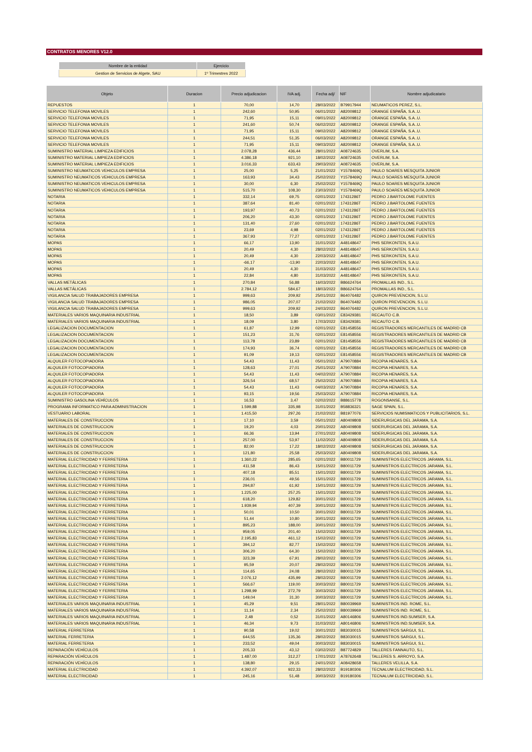CONTRATOS MENORES V12.0
| Nombre de la entidad | Ejercicio |
| --- | --- |
| Gestion de Servicios de Algete, SAU | 1º Trimestres 2022 |
| Objeto | Duracion | Precio adjudicacion | IVA adj. | Fecha adj/ | NIF | Nombre adjudicatario |
| --- | --- | --- | --- | --- | --- | --- |
| REPUESTOS | 1 | 70,00 | 14,70 | 28/03/2022 | B79917944 | NEUMATICOS PEREZ, S.L. |
| SERVICIO TELEFONIA MOVILES | 1 | 242,60 | 50,95 | 06/01/2022 | A82009812 | ORANGE ESPAÑA, S.A..U. |
| SERVICIO TELEFONIA MOVILES | 1 | 71,95 | 15,11 | 09/01/2022 | A82009812 | ORANGE ESPAÑA, S.A..U. |
| SERVICIO TELEFONIA MOVILES | 1 | 241,60 | 50,74 | 06/02/2022 | A82009812 | ORANGE ESPAÑA, S.A..U. |
| SERVICIO TELEFONIA MOVILES | 1 | 71,95 | 15,11 | 09/02/2022 | A82009812 | ORANGE ESPAÑA, S.A..U. |
| SERVICIO TELEFONIA MOVILES | 1 | 244,51 | 51,35 | 06/03/2022 | A82009812 | ORANGE ESPAÑA, S.A..U. |
| SERVICIO TELEFONIA MOVILES | 1 | 71,95 | 15,11 | 09/03/2022 | A82009812 | ORANGE ESPAÑA, S.A..U. |
| SUMINISTRO MATERIAL LIMPIEZA EDIFICIOS | 1 | 2.078,28 | 436,44 | 28/01/2022 | A08724635 | OVERLIM, S.A. |
| SUMINISTRO MATERIAL LIMPIEZA EDIFICIOS | 1 | 4.386,18 | 921,10 | 18/02/2022 | A08724635 | OVERLIM, S.A. |
| SUMINISTRO MATERIAL LIMPIEZA EDIFICIOS | 1 | 3.016,33 | 633,43 | 29/03/2022 | A08724635 | OVERLIM, S.A. |
| SUMINISTRO NEUMATICOS VEHICULOS EMPRESA | 1 | 25,00 | 5,25 | 21/01/2022 | Y1578469Q | PAULO SOARES MESQUITA JUNIOR |
| SUMINISTRO NEUMATICOS VEHICULOS EMPRESA | 1 | 163,93 | 34,43 | 25/02/2022 | Y1578469Q | PAULO SOARES MESQUITA JUNIOR |
| SUMINISTRO NEUMATICOS VEHICULOS EMPRESA | 1 | 30,00 | 6,30 | 25/02/2022 | Y1578469Q | PAULO SOARES MESQUITA JUNIOR |
| SUMINISTRO NEUMATICOS VEHICULOS EMPRESA | 1 | 515,70 | 108,30 | 23/03/2022 | Y1578469Q | PAULO SOARES MESQUITA JUNIOR |
| NOTARIA | 1 | 332,14 | 69,75 | 02/01/2022 | 17431286T | PEDRO J.BARTOLOME FUENTES |
| NOTARIA | 1 | 387,64 | 81,40 | 02/01/2022 | 17431286T | PEDRO J.BARTOLOME FUENTES |
| NOTARIA | 1 | 193,97 | 40,73 | 02/01/2022 | 17431286T | PEDRO J.BARTOLOME FUENTES |
| NOTARIA | 1 | 206,20 | 43,30 | 02/01/2022 | 17431286T | PEDRO J.BARTOLOME FUENTES |
| NOTARIA | 1 | 131,40 | 27,60 | 02/01/2022 | 17431286T | PEDRO J.BARTOLOME FUENTES |
| NOTARIA | 1 | 23,69 | 4,98 | 02/01/2022 | 17431286T | PEDRO J.BARTOLOME FUENTES |
| NOTARIA | 1 | 367,93 | 77,27 | 02/01/2022 | 17431286T | PEDRO J.BARTOLOME FUENTES |
| MOPAS | 1 | 66,17 | 13,90 | 31/01/2022 | A48148647 | PHS SERKONTEN, S.A.U. |
| MOPAS | 1 | 20,49 | 4,30 | 28/02/2022 | A48148647 | PHS SERKONTEN, S.A.U. |
| MOPAS | 1 | 20,49 | 4,30 | 22/03/2022 | A48148647 | PHS SERKONTEN, S.A.U. |
| MOPAS | 1 | -66,17 | -13,90 | 22/03/2022 | A48148647 | PHS SERKONTEN, S.A.U. |
| MOPAS | 1 | 20,49 | 4,30 | 31/03/2022 | A48148647 | PHS SERKONTEN, S.A.U. |
| MOPAS | 1 | 22,84 | 4,80 | 31/03/2022 | A48148647 | PHS SERKONTEN, S.A.U. |
| VALLAS METÁLICAS | 1 | 270,84 | 56,88 | 16/03/2022 | B86624764 | PROMALLAS IND., S.L. |
| VALLAS METÁLICAS | 1 | 2.784,12 | 584,67 | 18/03/2022 | B86624764 | PROMALLAS IND., S.L. |
| VIGILANCIA SALUD TRABAJADORES EMPRESA | 1 | 999,63 | 209,92 | 25/01/2022 | B64076482 | QUIRON PREVENCION, S.L.U. |
| VIGILANCIA SALUD TRABAJADORES EMPRESA | 1 | 986,05 | 207,07 | 21/02/2022 | B64076482 | QUIRON PREVENCION, S.L.U. |
| VIGILANCIA SALUD TRABAJADORES EMPRESA | 1 | 999,63 | 209,92 | 24/03/2022 | B64076482 | QUIRON PREVENCION, S.L.U. |
| MATERIALES VARIOS MAQUINARIA INDUSTRIAL | 1 | 18,50 | 3,89 | 03/01/2022 | E83429381 | RECAUTO C.B. |
| MATERIALES VARIOS MAQUINARIA INDUSTRIAL | 1 | 18,09 | 3,80 | 17/03/2022 | E83429381 | RECAUTO C.B. |
| LEGALIZACION DOCUMENTACION | 1 | 61,87 | 12,99 | 02/01/2022 | E81458556 | REGISTRADORES MERCANTILES DE MADRID CB |
| LEGALIZACION DOCUMENTACION | 1 | 151,23 | 31,76 | 02/01/2022 | E81458556 | REGISTRADORES MERCANTILES DE MADRID CB |
| LEGALIZACION DOCUMENTACION | 1 | 113,78 | 23,89 | 02/01/2022 | E81458556 | REGISTRADORES MERCANTILES DE MADRID CB |
| LEGALIZACION DOCUMENTACION | 1 | 174,93 | 36,74 | 02/01/2022 | E81458556 | REGISTRADORES MERCANTILES DE MADRID CB |
| LEGALIZACION DOCUMENTACION | 1 | 91,09 | 19,13 | 02/01/2022 | E81458556 | REGISTRADORES MERCANTILES DE MADRID CB |
| ALQUILER FOTOCOPIADORA | 1 | 54,43 | 11,43 | 05/01/2022 | A79070884 | RICOPIA HENARES, S.A. |
| ALQUILER FOTOCOPIADORA | 1 | 128,63 | 27,01 | 25/01/2022 | A79070884 | RICOPIA HENARES, S.A. |
| ALQUILER FOTOCOPIADORA | 1 | 54,43 | 11,43 | 04/02/2022 | A79070884 | RICOPIA HENARES, S.A. |
| ALQUILER FOTOCOPIADORA | 1 | 326,54 | 68,57 | 25/02/2022 | A79070884 | RICOPIA HENARES, S.A. |
| ALQUILER FOTOCOPIADORA | 1 | 54,43 | 11,43 | 04/03/2022 | A79070884 | RICOPIA HENARES, S.A. |
| ALQUILER FOTOCOPIADORA | 1 | 93,15 | 19,56 | 25/03/2022 | A79070884 | RICOPIA HENARES, S.A. |
| SUMINISTRO GASOLINA VEHÍCULOS | 1 | 16,53 | 3,47 | 02/02/2022 | B88615778 | ROGONSANSE, S.L. |
| PROGRAMA INFORMATICO PARA ADMINISTRACION | 1 | 1.599,88 | 335,98 | 31/01/2022 | B58836321 | SAGE SPAIN, S.L. |
| VESTUARIO LABORAL | 1 | 1.415,50 | 297,26 | 21/02/2022 | B81977076 | SERVICIOS NUMISMATICOS Y PUBLICITARIOS, S.L. |
| MATERIALES DE CONSTRUCCION | 1 | 17,10 | 3,59 | 05/01/2022 | A80409808 | SIDERURGICAS DEL JARAMA, S.A. |
| MATERIALES DE CONSTRUCCION | 1 | 19,20 | 4,03 | 20/01/2022 | A80409808 | SIDERURGICAS DEL JARAMA, S.A. |
| MATERIALES DE CONSTRUCCION | 1 | 66,36 | 13,94 | 27/01/2022 | A80409808 | SIDERURGICAS DEL JARAMA, S.A. |
| MATERIALES DE CONSTRUCCION | 1 | 257,00 | 53,97 | 11/02/2022 | A80409808 | SIDERURGICAS DEL JARAMA, S.A. |
| MATERIALES DE CONSTRUCCION | 1 | 82,00 | 17,22 | 18/02/2022 | A80409808 | SIDERURGICAS DEL JARAMA, S.A. |
| MATERIALES DE CONSTRUCCION | 1 | 121,80 | 25,58 | 25/03/2022 | A80409808 | SIDERURGICAS DEL JARAMA, S.A. |
| MATERIAL ELECTRICIDAD Y FERRETERIA | 1 | 1.360,22 | 285,65 | 02/01/2022 | B80011729 | SUMINISTROS ELECTRICOS JARAMA, S.L. |
| MATERIAL ELECTRICIDAD Y FERRETERIA | 1 | 411,58 | 86,43 | 15/01/2022 | B80011729 | SUMINISTROS ELECTRICOS JARAMA, S.L. |
| MATERIAL ELECTRICIDAD Y FERRETERIA | 1 | 407,18 | 85,51 | 15/01/2022 | B80011729 | SUMINISTROS ELECTRICOS JARAMA, S.L. |
| MATERIAL ELECTRICIDAD Y FERRETERIA | 1 | 236,01 | 49,56 | 15/01/2022 | B80011729 | SUMINISTROS ELECTRICOS JARAMA, S.L. |
| MATERIAL ELECTRICIDAD Y FERRETERIA | 1 | 294,87 | 61,92 | 15/01/2022 | B80011729 | SUMINISTROS ELECTRICOS JARAMA, S.L. |
| MATERIAL ELECTRICIDAD Y FERRETERIA | 1 | 1.225,00 | 257,25 | 15/01/2022 | B80011729 | SUMINISTROS ELECTRICOS JARAMA, S.L. |
| MATERIAL ELECTRICIDAD Y FERRETERIA | 1 | 618,20 | 129,82 | 30/01/2022 | B80011729 | SUMINISTROS ELECTRICOS JARAMA, S.L. |
| MATERIAL ELECTRICIDAD Y FERRETERIA | 1 | 1.939,94 | 407,39 | 30/01/2022 | B80011729 | SUMINISTROS ELECTRICOS JARAMA, S.L. |
| MATERIAL ELECTRICIDAD Y FERRETERIA | 1 | 50,01 | 10,50 | 30/01/2022 | B80011729 | SUMINISTROS ELECTRICOS JARAMA, S.L. |
| MATERIAL ELECTRICIDAD Y FERRETERIA | 1 | 51,44 | 10,80 | 30/01/2022 | B80011729 | SUMINISTROS ELECTRICOS JARAMA, S.L. |
| MATERIAL ELECTRICIDAD Y FERRETERIA | 1 | 895,23 | 188,00 | 30/01/2022 | B80011729 | SUMINISTROS ELECTRICOS JARAMA, S.L. |
| MATERIAL ELECTRICIDAD Y FERRETERIA | 1 | 959,05 | 201,40 | 15/02/2022 | B80011729 | SUMINISTROS ELECTRICOS JARAMA, S.L. |
| MATERIAL ELECTRICIDAD Y FERRETERIA | 1 | 2.195,83 | 461,12 | 15/02/2022 | B80011729 | SUMINISTROS ELECTRICOS JARAMA, S.L. |
| MATERIAL ELECTRICIDAD Y FERRETERIA | 1 | 394,12 | 82,77 | 15/02/2022 | B80011729 | SUMINISTROS ELECTRICOS JARAMA, S.L. |
| MATERIAL ELECTRICIDAD Y FERRETERIA | 1 | 306,20 | 64,30 | 15/02/2022 | B80011729 | SUMINISTROS ELECTRICOS JARAMA, S.L. |
| MATERIAL ELECTRICIDAD Y FERRETERIA | 1 | 323,39 | 67,91 | 28/02/2022 | B80011729 | SUMINISTROS ELECTRICOS JARAMA, S.L. |
| MATERIAL ELECTRICIDAD Y FERRETERIA | 1 | 95,59 | 20,07 | 28/02/2022 | B80011729 | SUMINISTROS ELECTRICOS JARAMA, S.L. |
| MATERIAL ELECTRICIDAD Y FERRETERIA | 1 | 114,65 | 24,08 | 28/02/2022 | B80011729 | SUMINISTROS ELECTRICOS JARAMA, S.L. |
| MATERIAL ELECTRICIDAD Y FERRETERIA | 1 | 2.076,12 | 435,99 | 28/02/2022 | B80011729 | SUMINISTROS ELECTRICOS JARAMA, S.L. |
| MATERIAL ELECTRICIDAD Y FERRETERIA | 1 | 566,67 | 119,00 | 30/03/2022 | B80011729 | SUMINISTROS ELECTRICOS JARAMA, S.L. |
| MATERIAL ELECTRICIDAD Y FERRETERIA | 1 | 1.298,99 | 272,79 | 30/03/2022 | B80011729 | SUMINISTROS ELECTRICOS JARAMA, S.L. |
| MATERIAL ELECTRICIDAD Y FERRETERIA | 1 | 149,04 | 31,30 | 30/03/2022 | B80011729 | SUMINISTROS ELECTRICOS JARAMA, S.L. |
| MATERIALES VARIOS MAQUINARIA INDUSTRIAL | 1 | 45,29 | 9,51 | 28/01/2022 | B80039969 | SUMINISTROS IND. ROME, S.L. |
| MATERIALES VARIOS MAQUINARIA INDUSTRIAL | 1 | 11,14 | 2,34 | 25/02/2022 | B80039969 | SUMINISTROS IND. ROME, S.L. |
| MATERIALES VARIOS MAQUINARIA INDUSTRIAL | 1 | 2,48 | 0,52 | 31/01/2022 | A80146806 | SUMINISTROS IND.SUMSER, S.A. |
| MATERIALES VARIOS MAQUINARIA INDUSTRIAL | 1 | 46,34 | 9,73 | 31/03/2022 | A80146806 | SUMINISTROS IND.SUMSER, S.A. |
| MATERIAL FERRETERIA | 1 | 90,58 | 19,02 | 30/01/2022 | B83030015 | SUMINISTROS SARGUI, S.L. |
| MATERIAL FERRETERIA | 1 | 644,55 | 135,36 | 28/02/2022 | B83030015 | SUMINISTROS SARGUI, S.L. |
| MATERIAL FERRETERIA | 1 | 233,52 | 49,04 | 30/03/2022 | B83030015 | SUMINISTROS SARGUI, S.L. |
| REPARACIÓN VEHÍCULOS | 1 | 205,33 | 43,12 | 03/02/2022 | B87724829 | TALLERES FANNAUTO, S.L. |
| REPARACIÓN VEHÍCULOS | 1 | 1.487,00 | 312,27 | 17/01/2022 | A78762648 | TALLERES S. ARROYO, S.A. |
| REPARACIÓN VEHÍCULOS | 1 | 138,80 | 29,15 | 24/01/2022 | A08428658 | TALLERES VELILLA, S.A. |
| MATERIAL ELECTRICIDAD | 1 | 4.392,07 | 922,33 | 28/02/2022 | B19180306 | TECNALUM ELECTRICIDAD, S.L. |
| MATERIAL ELECTRICIDAD | 1 | 245,16 | 51,48 | 30/03/2022 | B19180306 | TECNALUM ELECTRICIDAD, S.L. |